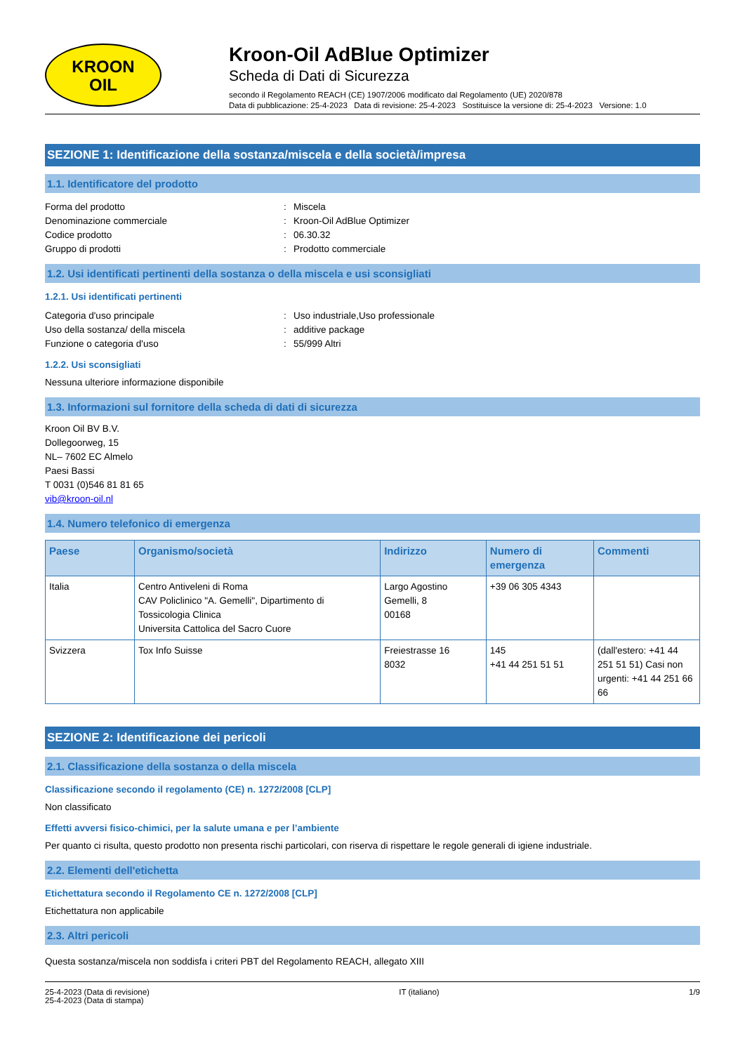KROON
OIL
Kroon-Oil AdBlue Optimizer
Scheda di Dati di Sicurezza
secondo il Regolamento REACH (CE) 1907/2006 modificato dal Regolamento (UE) 2020/878
Data di pubblicazione: 25-4-2023 Data di revisione: 25-4-2023 Sostituisce la versione di: 25-4-2023 Versione: 1.0
SEZIONE 1: Identificazione della sostanza/miscela e della società/impresa
1.1. Identificatore del prodotto
Forma del prodotto: Miscela Denominazione commerciale: Kroon-Oil AdBlue Optimizer Codice prodotto: 06.30.32 Gruppo di prodotti: Prodotto commerciale
1.2. Usi identificati pertinenti della sostanza o della miscela e usi sconsigliati
1.2.1. Usi identificati pertinenti
Categoria d'uso principale: Uso industriale,Uso professionale Uso della sostanza/ della miscela: additive package Funzione o categoria d'uso: 55/999 Altri
1.2.2. Usi sconsigliati
Nessuna ulteriore informazione disponibile
1.3. Informazioni sul fornitore della scheda di dati di sicurezza
Kroon Oil BV B.V.
Dollegoorweg, 15
NL– 7602 EC Almelo
Paesi Bassi
T 0031 (0)546 81 81 65
vib@kroon-oil.nl
1.4. Numero telefonico di emergenza
| Paese | Organismo/società | Indirizzo | Numero di emergenza | Commenti |
| --- | --- | --- | --- | --- |
| Italia | Centro Antiveleni di Roma CAV Policlinico "A. Gemelli", Dipartimento di Tossicologia Clinica Universita Cattolica del Sacro Cuore | Largo Agostino Gemelli, 8 00168 | +39 06 305 4343 | |
| Svizzera | Tox Info Suisse | Freiestrasse 16 8032 | 145 +41 44 251 51 51 | (dall'estero: +41 44 251 51 51) Casi non urgenti: +41 44 251 66 66 |
SEZIONE 2: Identificazione dei pericoli
2.1. Classificazione della sostanza o della miscela
Classificazione secondo il regolamento (CE) n. 1272/2008 [CLP]
Non classificato
Effetti avversi fisico-chimici, per la salute umana e per l’ambiente
Per quanto ci risulta, questo prodotto non presenta rischi particolari, con riserva di rispettare le regole generali di igiene industriale.
2.2. Elementi dell'etichetta
Etichettatura secondo il Regolamento CE n. 1272/2008 [CLP]
Etichettatura non applicabile
2.3. Altri pericoli
Questa sostanza/miscela non soddisfa i criteri PBT del Regolamento REACH, allegato XIII
25-4-2023 (Data di revisione)
25-4-2023 (Data di stampa) IT (italiano) 1/9